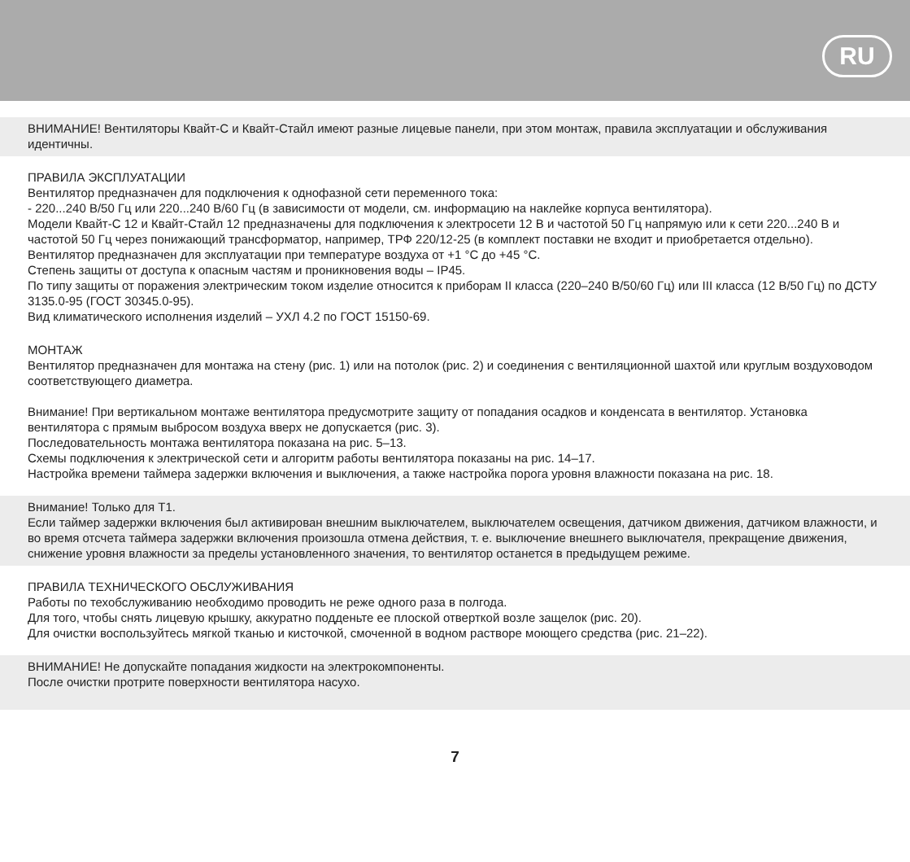RU
ВНИМАНИЕ! Вентиляторы Квайт-С и Квайт-Стайл имеют разные лицевые панели, при этом монтаж, правила эксплуатации и обслуживания идентичны.
ПРАВИЛА ЭКСПЛУАТАЦИИ
Вентилятор предназначен для подключения к однофазной сети переменного тока:
- 220...240 В/50 Гц или 220...240 В/60 Гц (в зависимости от модели, см. информацию на наклейке корпуса вентилятора).
Модели Квайт-С 12 и Квайт-Стайл 12 предназначены для подключения к электросети 12 В и частотой 50 Гц напрямую или к сети 220...240 В и частотой 50 Гц через понижающий трансформатор, например, ТРФ 220/12-25 (в комплект поставки не входит и приобретается отдельно).
Вентилятор предназначен для эксплуатации при температуре воздуха от +1 °С до +45 °С.
Степень защиты от доступа к опасным частям и проникновения воды – IP45.
По типу защиты от поражения электрическим током изделие относится к приборам II класса (220–240 В/50/60 Гц) или III класса (12 В/50 Гц) по ДСТУ 3135.0-95 (ГОСТ 30345.0-95).
Вид климатического исполнения изделий – УХЛ 4.2 по ГОСТ 15150-69.
МОНТАЖ
Вентилятор предназначен для монтажа на стену (рис. 1) или на потолок (рис. 2) и соединения с вентиляционной шахтой или круглым воздуховодом соответствующего диаметра.
Внимание! При вертикальном монтаже вентилятора предусмотрите защиту от попадания осадков и конденсата в вентилятор. Установка вентилятора с прямым выбросом воздуха вверх не допускается (рис. 3).
Последовательность монтажа вентилятора показана на рис. 5–13.
Схемы подключения к электрической сети и алгоритм работы вентилятора показаны на рис. 14–17.
Настройка времени таймера задержки включения и выключения, а также настройка порога уровня влажности показана на рис. 18.
Внимание! Только для Т1.
Если таймер задержки включения был активирован внешним выключателем, выключателем освещения, датчиком движения, датчиком влажности, и во время отсчета таймера задержки включения произошла отмена действия, т. е. выключение внешнего выключателя, прекращение движения, снижение уровня влажности за пределы установленного значения, то вентилятор останется в предыдущем режиме.
ПРАВИЛА ТЕХНИЧЕСКОГО ОБСЛУЖИВАНИЯ
Работы по техобслуживанию необходимо проводить не реже одного раза в полгода.
Для того, чтобы снять лицевую крышку, аккуратно подденьте ее плоской отверткой возле защелок (рис. 20).
Для очистки воспользуйтесь мягкой тканью и кисточкой, смоченной в водном растворе моющего средства (рис. 21–22).
ВНИМАНИЕ! Не допускайте попадания жидкости на электрокомпоненты.
После очистки протрите поверхности вентилятора насухо.
7